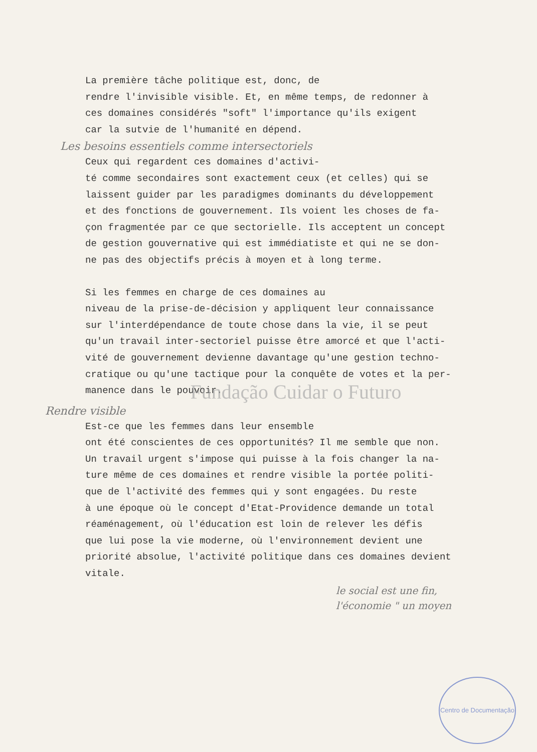La première tâche politique est, donc, de rendre l'invisible visible. Et, en même temps, de redonner à ces domaines considérés "soft" l'importance qu'ils exigent car la sutvie de l'humanité en dépend.
Les besoins essentiels comme intersectoriels
Ceux qui regardent ces domaines d'activi- té comme secondaires sont exactement ceux (et celles) qui se laissent guider par les paradigmes dominants du développement et des fonctions de gouvernement. Ils voient les choses de fa- çon fragmentée par ce que sectorielle. Ils acceptent un concept de gestion gouvernative qui est immédiatiste et qui ne se don- ne pas des objectifs précis à moyen et à long terme.
Si les femmes en charge de ces domaines au niveau de la prise-de-décision y appliquent leur connaissance sur l'interdépendance de toute chose dans la vie, il se peut qu'un travail inter-sectoriel puisse être amorcé et que l'acti- vité de gouvernement devienne davantage qu'une gestion techno- cratique ou qu'une tactique pour la conquête de votes et la per- manence dans le pouvoir.
Fundação Cuidar o Futuro
Rendre visible
Est-ce que les femmes dans leur ensemble ont été conscientes de ces opportunités? Il me semble que non. Un travail urgent s'impose qui puisse à la fois changer la na- ture même de ces domaines et rendre visible la portée politi- que de l'activité des femmes qui y sont engagées. Du reste à une époque où le concept d'Etat-Providence demande un total réaménagement, où l'éducation est loin de relever les défis que lui pose la vie moderne, où l'environnement devient une priorité absolue, l'activité politique dans ces domaines devient vitale.
le social est une fin,
l'économie " un moyen
Centro de Documentação